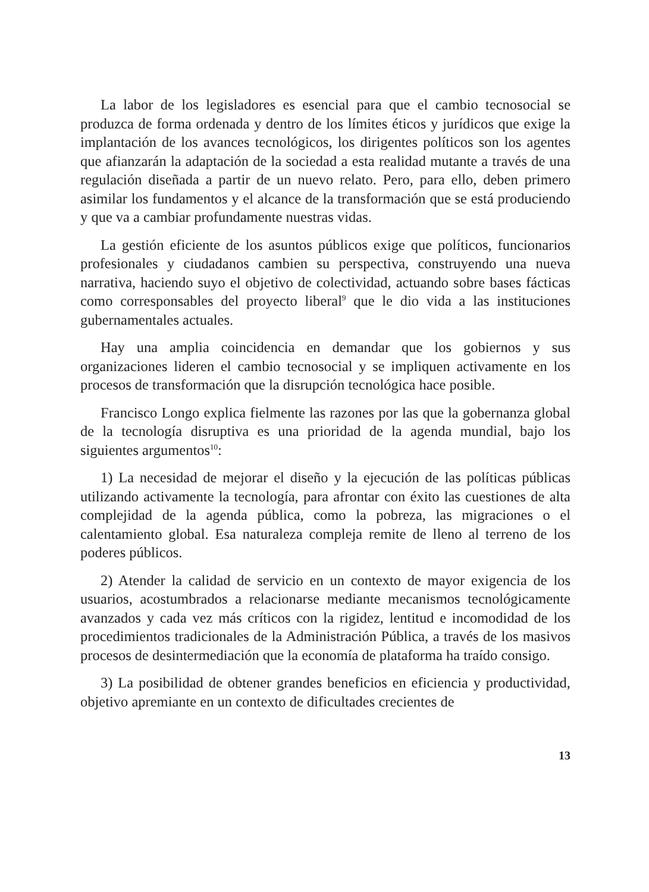La labor de los legisladores es esencial para que el cambio tecnosocial se produzca de forma ordenada y dentro de los límites éticos y jurídicos que exige la implantación de los avances tecnológicos, los dirigentes políticos son los agentes que afianzarán la adaptación de la sociedad a esta realidad mutante a través de una regulación diseñada a partir de un nuevo relato. Pero, para ello, deben primero asimilar los fundamentos y el alcance de la transformación que se está produciendo y que va a cambiar profundamente nuestras vidas.
La gestión eficiente de los asuntos públicos exige que políticos, funcionarios profesionales y ciudadanos cambien su perspectiva, construyendo una nueva narrativa, haciendo suyo el objetivo de colectividad, actuando sobre bases fácticas como corresponsables del proyecto liberal<sup>9</sup> que le dio vida a las instituciones gubernamentales actuales.
Hay una amplia coincidencia en demandar que los gobiernos y sus organizaciones lideren el cambio tecnosocial y se impliquen activamente en los procesos de transformación que la disrupción tecnológica hace posible.
Francisco Longo explica fielmente las razones por las que la gobernanza global de la tecnología disruptiva es una prioridad de la agenda mundial, bajo los siguientes argumentos<sup>10</sup>:
1) La necesidad de mejorar el diseño y la ejecución de las políticas públicas utilizando activamente la tecnología, para afrontar con éxito las cuestiones de alta complejidad de la agenda pública, como la pobreza, las migraciones o el calentamiento global. Esa naturaleza compleja remite de lleno al terreno de los poderes públicos.
2) Atender la calidad de servicio en un contexto de mayor exigencia de los usuarios, acostumbrados a relacionarse mediante mecanismos tecnológicamente avanzados y cada vez más críticos con la rigidez, lentitud e incomodidad de los procedimientos tradicionales de la Administración Pública, a través de los masivos procesos de desintermediación que la economía de plataforma ha traído consigo.
3) La posibilidad de obtener grandes beneficios en eficiencia y productividad, objetivo apremiante en un contexto de dificultades crecientes de
13